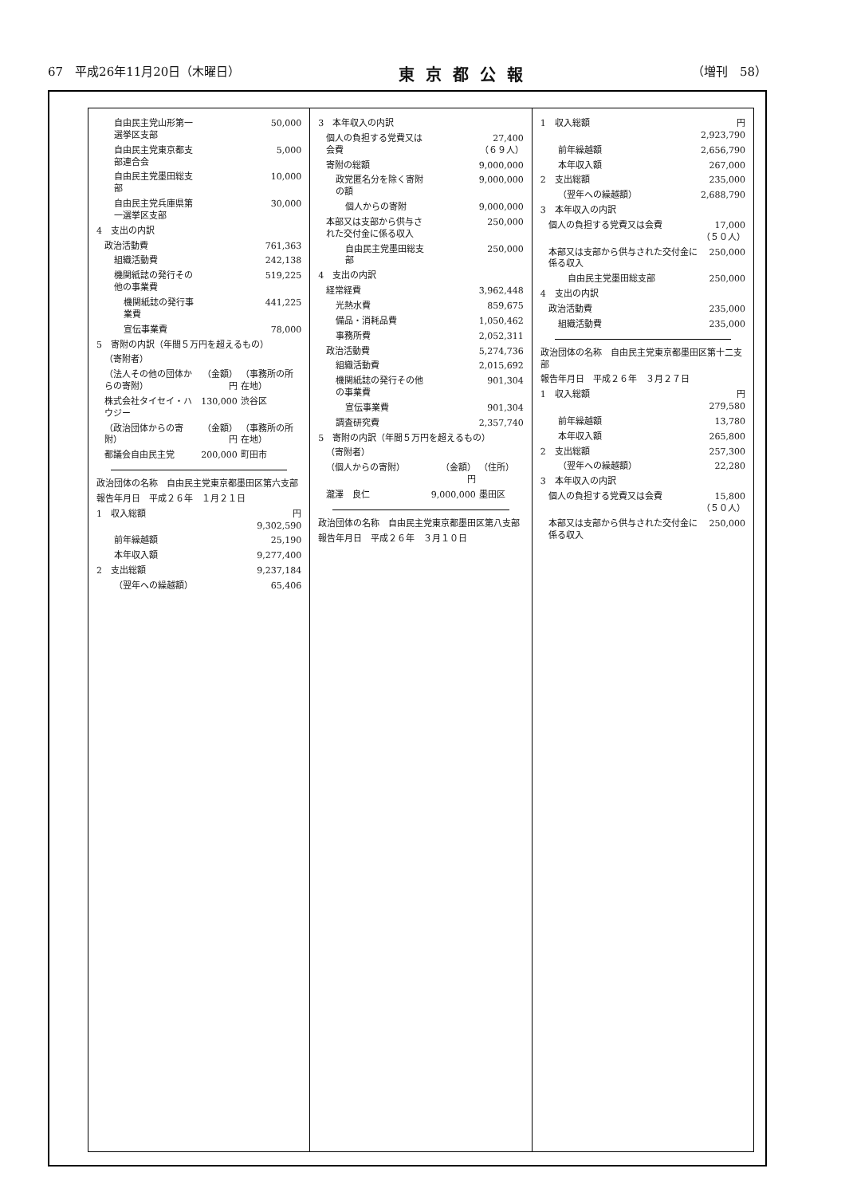67　平成26年11月20日（木曜日） 東京都公報 （増刊　58）
| 自由民主党山形第一選挙区支部 | | 50,000 |
| 自由民主党東京都支部連合会 | | 5,000 |
| 自由民主党墨田総支部 | | 10,000 |
| 自由民主党兵庫県第一選挙区支部 | | 30,000 |
| 4 支出の内訳 | | |
| 政治活動費 | | 761,363 |
| 組織活動費 | | 242,138 |
| 機関紙誌の発行その他の事業費 | | 519,225 |
| 機関紙誌の発行事業費 | | 441,225 |
| 宣伝事業費 | | 78,000 |
| 5 寄附の内訳（年間５万円を超えるもの） | | |
| （寄附者） | | |
| （法人その他の団体からの寄附） | （金額） 円 | （事務所の所在地） |
| 株式会社タイセイ・ハウジー | 130,000 | 渋谷区 |
| （政治団体からの寄附） | （金額） 円 | （事務所の所在地） |
| 都議会自由民主党 | 200,000 | 町田市 |
| 政治団体の名称 自由民主党東京都墨田区第六支部 | | |
| 報告年月日 平成２６年 １月２１日 | | |
| 1 収入総額 | | 円 9,302,590 |
| 前年繰越額 | | 25,190 |
| 本年収入額 | | 9,277,400 |
| 2 支出総額 | | 9,237,184 |
| （翌年への繰越額） | | 65,406 |
| 3 本年収入の内訳 | | |
| 個人の負担する党費又は会費 | | 27,400 （６９人） |
| 寄附の総額 | | 9,000,000 |
| 政党匿名分を除く寄附の額 | | 9,000,000 |
| 個人からの寄附 | | 9,000,000 |
| 本部又は支部から供与された交付金に係る収入 | | 250,000 |
| 自由民主党墨田総支部 | | 250,000 |
| 4 支出の内訳 | | |
| 経常経費 | | 3,962,448 |
| 光熱水費 | | 859,675 |
| 備品・消耗品費 | | 1,050,462 |
| 事務所費 | | 2,052,311 |
| 政治活動費 | | 5,274,736 |
| 組織活動費 | | 2,015,692 |
| 機関紙誌の発行その他の事業費 | | 901,304 |
| 宣伝事業費 | | 901,304 |
| 調査研究費 | | 2,357,740 |
| 5 寄附の内訳（年間５万円を超えるもの） | | |
| （寄附者） | | |
| （個人からの寄附） | （金額） 円 | （住所） |
| 瀧澤 良仁 | 9,000,000 | 墨田区 |
| 政治団体の名称 自由民主党東京都墨田区第八支部 |
| 報告年月日 平成２６年 ３月１０日 |
| 1 収入総額 | 円 2,923,790 |
| 前年繰越額 | 2,656,790 |
| 本年収入額 | 267,000 |
| 2 支出総額 | 235,000 |
| （翌年への繰越額） | 2,688,790 |
| 3 本年収入の内訳 | |
| 個人の負担する党費又は会費 | 17,000 （５０人） |
| 本部又は支部から供与された交付金に係る収入 | 250,000 |
| 自由民主党墨田総支部 | 250,000 |
| 4 支出の内訳 | |
| 政治活動費 | 235,000 |
| 組織活動費 | 235,000 |
| 政治団体の名称 自由民主党東京都墨田区第十二支部 | |
| 報告年月日 平成２６年 ３月２７日 | |
| 1 収入総額 | 円 279,580 |
| 前年繰越額 | 13,780 |
| 本年収入額 | 265,800 |
| 2 支出総額 | 257,300 |
| （翌年への繰越額） | 22,280 |
| 3 本年収入の内訳 | |
| 個人の負担する党費又は会費 | 15,800 （５０人） |
| 本部又は支部から供与された交付金に係る収入 | 250,000 |